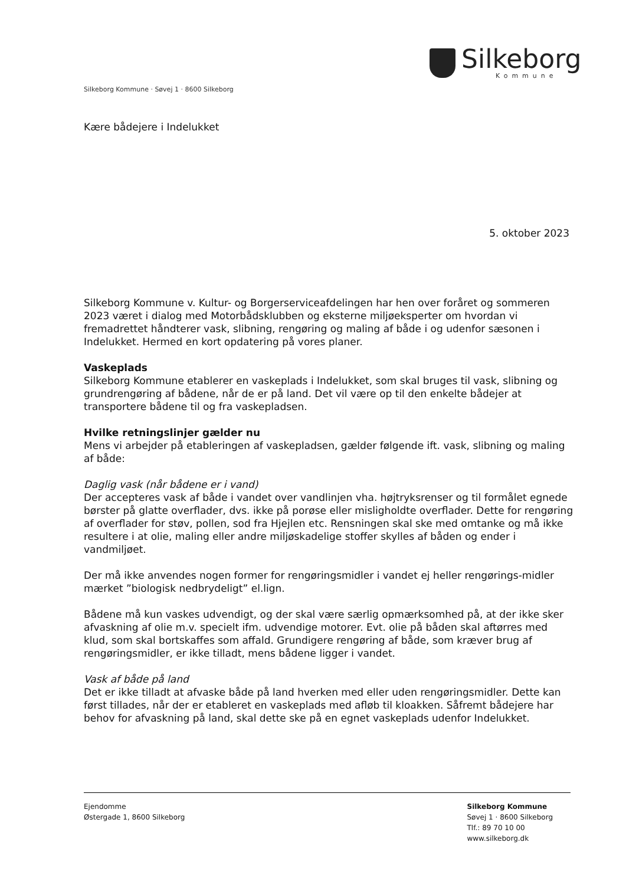Silkeborg
Kommune
Silkeborg Kommune · Søvej 1 · 8600 Silkeborg
Kære bådejere i Indelukket
5. oktober 2023
Silkeborg Kommune v. Kultur- og Borgerserviceafdelingen har hen over foråret og sommeren 2023 været i dialog med Motorbådsklubben og eksterne miljøeksperter om hvordan vi fremadrettet håndterer vask, slibning, rengøring og maling af både i og udenfor sæsonen i Indelukket. Hermed en kort opdatering på vores planer.
Vaskeplads
Silkeborg Kommune etablerer en vaskeplads i Indelukket, som skal bruges til vask, slibning og grundrengøring af bådene, når de er på land. Det vil være op til den enkelte bådejer at transportere bådene til og fra vaskepladsen.
Hvilke retningslinjer gælder nu
Mens vi arbejder på etableringen af vaskepladsen, gælder følgende ift. vask, slibning og maling af både:
Daglig vask (når bådene er i vand)
Der accepteres vask af både i vandet over vandlinjen vha. højtryksrenser og til formålet egnede børster på glatte overflader, dvs. ikke på porøse eller misligholdte overflader. Dette for rengøring af overflader for støv, pollen, sod fra Hjejlen etc. Rensningen skal ske med omtanke og må ikke resultere i at olie, maling eller andre miljøskadelige stoffer skylles af båden og ender i vandmiljøet.
Der må ikke anvendes nogen former for rengøringsmidler i vandet ej heller rengørings-midler mærket ”biologisk nedbrydeligt” el.lign.
Bådene må kun vaskes udvendigt, og der skal være særlig opmærksomhed på, at der ikke sker afvaskning af olie m.v. specielt ifm. udvendige motorer. Evt. olie på båden skal aftørres med klud, som skal bortskaffes som affald. Grundigere rengøring af både, som kræver brug af rengøringsmidler, er ikke tilladt, mens bådene ligger i vandet.
Vask af både på land
Det er ikke tilladt at afvaske både på land hverken med eller uden rengøringsmidler. Dette kan først tillades, når der er etableret en vaskeplads med afløb til kloakken. Såfremt bådejere har behov for afvaskning på land, skal dette ske på en egnet vaskeplads udenfor Indelukket.
Ejendomme
Østergade 1, 8600 Silkeborg
Silkeborg Kommune
Søvej 1 · 8600 Silkeborg
Tlf.: 89 70 10 00
www.silkeborg.dk